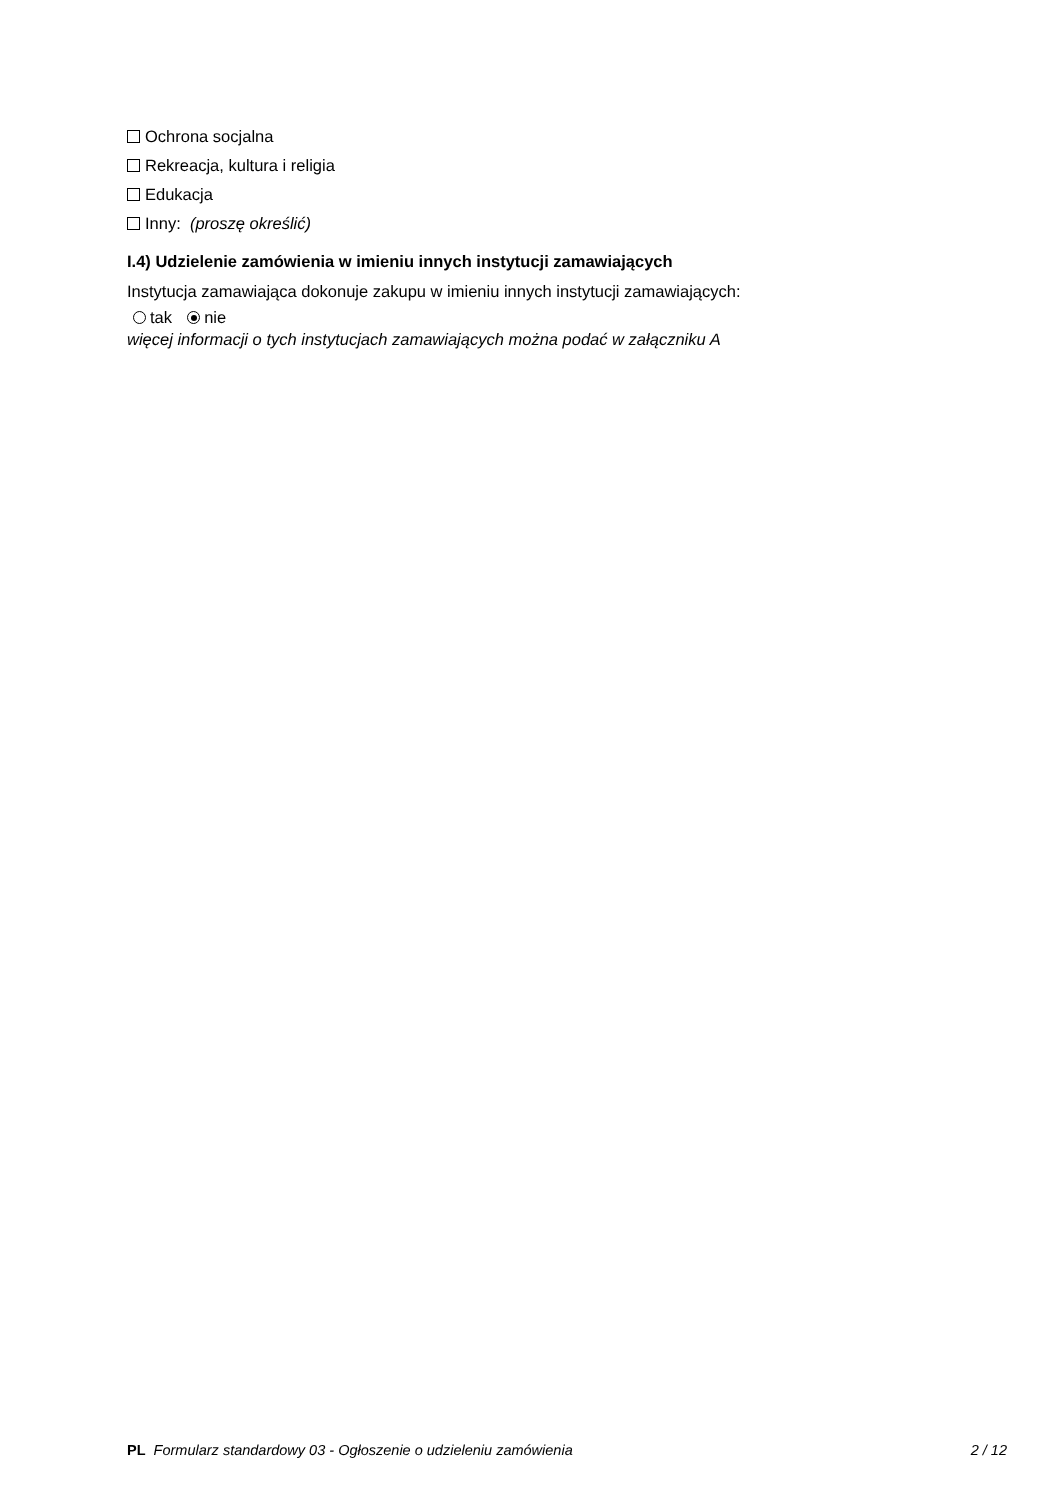Ochrona socjalna
Rekreacja, kultura i religia
Edukacja
Inny: (proszę określić)
I.4) Udzielenie zamówienia w imieniu innych instytucji zamawiających
Instytucja zamawiająca dokonuje zakupu w imieniu innych instytucji zamawiających:
tak nie
więcej informacji o tych instytucjach zamawiających można podać w załączniku A
PL Formularz standardowy 03 - Ogłoszenie o udzieleniu zamówienia 2 / 12